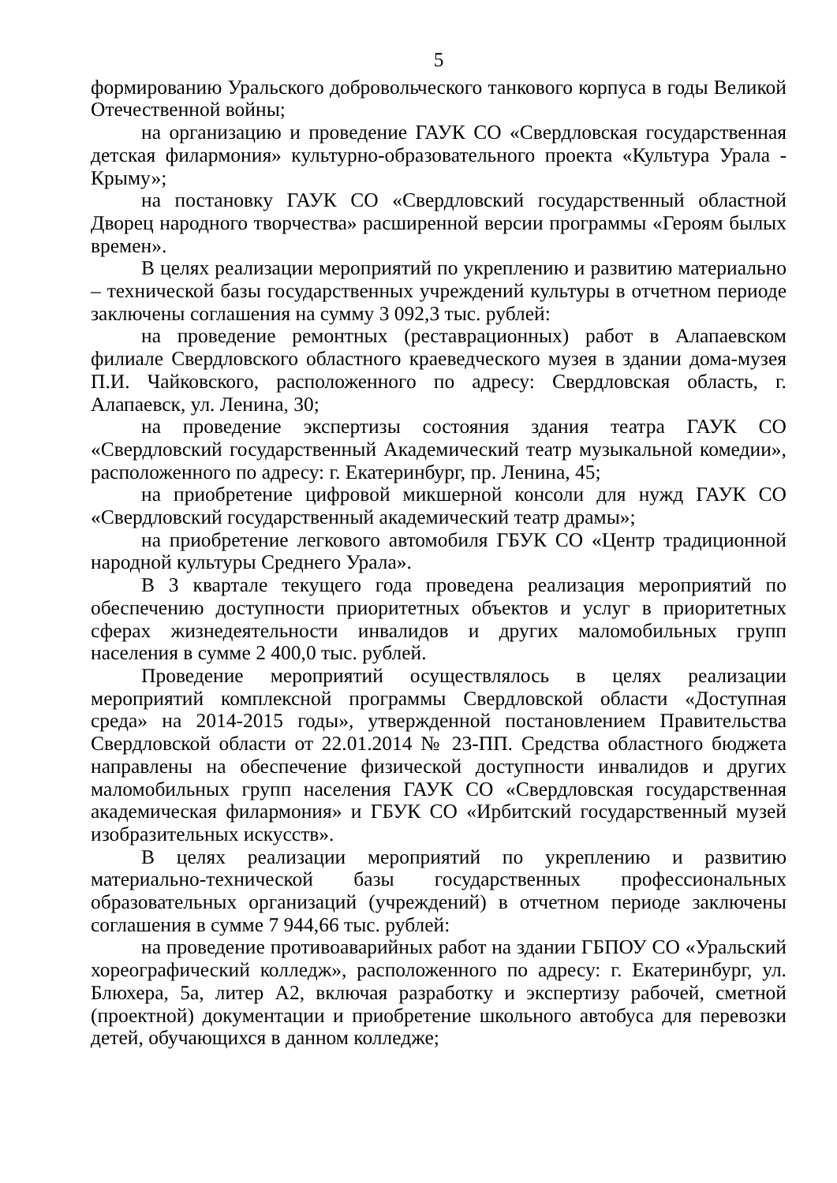5
формированию Уральского добровольческого танкового корпуса в годы Великой Отечественной войны;
на организацию и проведение ГАУК СО «Свердловская государственная детская филармония» культурно-образовательного проекта «Культура Урала - Крыму»;
на постановку ГАУК СО «Свердловский государственный областной Дворец народного творчества» расширенной версии программы «Героям былых времен».
В целях реализации мероприятий по укреплению и развитию материально – технической базы государственных учреждений культуры в отчетном периоде заключены соглашения на сумму 3 092,3 тыс. рублей:
на проведение ремонтных (реставрационных) работ в Алапаевском филиале Свердловского областного краеведческого музея в здании дома-музея П.И. Чайковского, расположенного по адресу: Свердловская область, г. Алапаевск, ул. Ленина, 30;
на проведение экспертизы состояния здания театра ГАУК СО «Свердловский государственный Академический театр музыкальной комедии», расположенного по адресу: г. Екатеринбург, пр. Ленина, 45;
на приобретение цифровой микшерной консоли для нужд ГАУК СО «Свердловский государственный академический театр драмы»;
на приобретение легкового автомобиля ГБУК СО «Центр традиционной народной культуры Среднего Урала».
В 3 квартале текущего года проведена реализация мероприятий по обеспечению доступности приоритетных объектов и услуг в приоритетных сферах жизнедеятельности инвалидов и других маломобильных групп населения в сумме 2 400,0 тыс. рублей.
Проведение мероприятий осуществлялось в целях реализации мероприятий комплексной программы Свердловской области «Доступная среда» на 2014-2015 годы», утвержденной постановлением Правительства Свердловской области от 22.01.2014 № 23-ПП. Средства областного бюджета направлены на обеспечение физической доступности инвалидов и других маломобильных групп населения ГАУК СО «Свердловская государственная академическая филармония» и ГБУК СО «Ирбитский государственный музей изобразительных искусств».
В целях реализации мероприятий по укреплению и развитию материально-технической базы государственных профессиональных образовательных организаций (учреждений) в отчетном периоде заключены соглашения в сумме 7 944,66 тыс. рублей:
на проведение противоаварийных работ на здании ГБПОУ СО «Уральский хореографический колледж», расположенного по адресу: г. Екатеринбург, ул. Блюхера, 5а, литер А2, включая разработку и экспертизу рабочей, сметной (проектной) документации и приобретение школьного автобуса для перевозки детей, обучающихся в данном колледже;